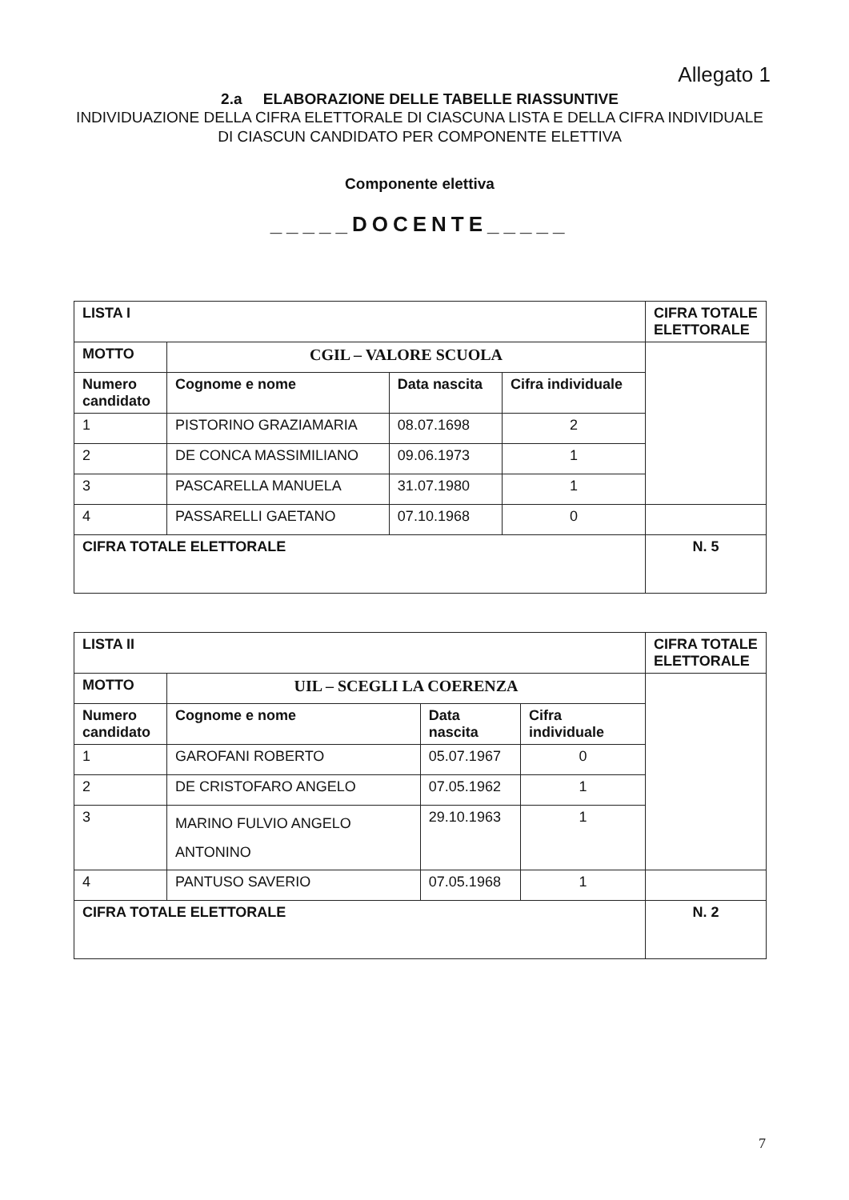Allegato 1
2.a ELABORAZIONE DELLE TABELLE RIASSUNTIVE
INDIVIDUAZIONE DELLA CIFRA ELETTORALE DI CIASCUNA LISTA E DELLA CIFRA INDIVIDUALE DI CIASCUN CANDIDATO PER COMPONENTE ELETTIVA
Componente elettiva
_____DOCENTE_____
| LISTA I | | | | CIFRA TOTALE ELETTORALE |
| MOTTO | CGIL – VALORE SCUOLA | | | |
| Numero candidato | Cognome e nome | Data nascita | Cifra individuale | |
| 1 | PISTORINO GRAZIAMARIA | 08.07.1698 | 2 | |
| 2 | DE CONCA MASSIMILIANO | 09.06.1973 | 1 | |
| 3 | PASCARELLA MANUELA | 31.07.1980 | 1 | |
| 4 | PASSARELLI GAETANO | 07.10.1968 | 0 | |
| CIFRA TOTALE ELETTORALE | | | | N. 5 |
| LISTA II | | | | CIFRA TOTALE ELETTORALE |
| MOTTO | UIL – SCEGLI LA COERENZA | | | |
| Numero candidato | Cognome e nome | Data nascita | Cifra individuale | |
| 1 | GAROFANI ROBERTO | 05.07.1967 | 0 | |
| 2 | DE CRISTOFARO ANGELO | 07.05.1962 | 1 | |
| 3 | MARINO FULVIO ANGELO ANTONINO | 29.10.1963 | 1 | |
| 4 | PANTUSO SAVERIO | 07.05.1968 | 1 | |
| CIFRA TOTALE ELETTORALE | | | | N. 2 |
7